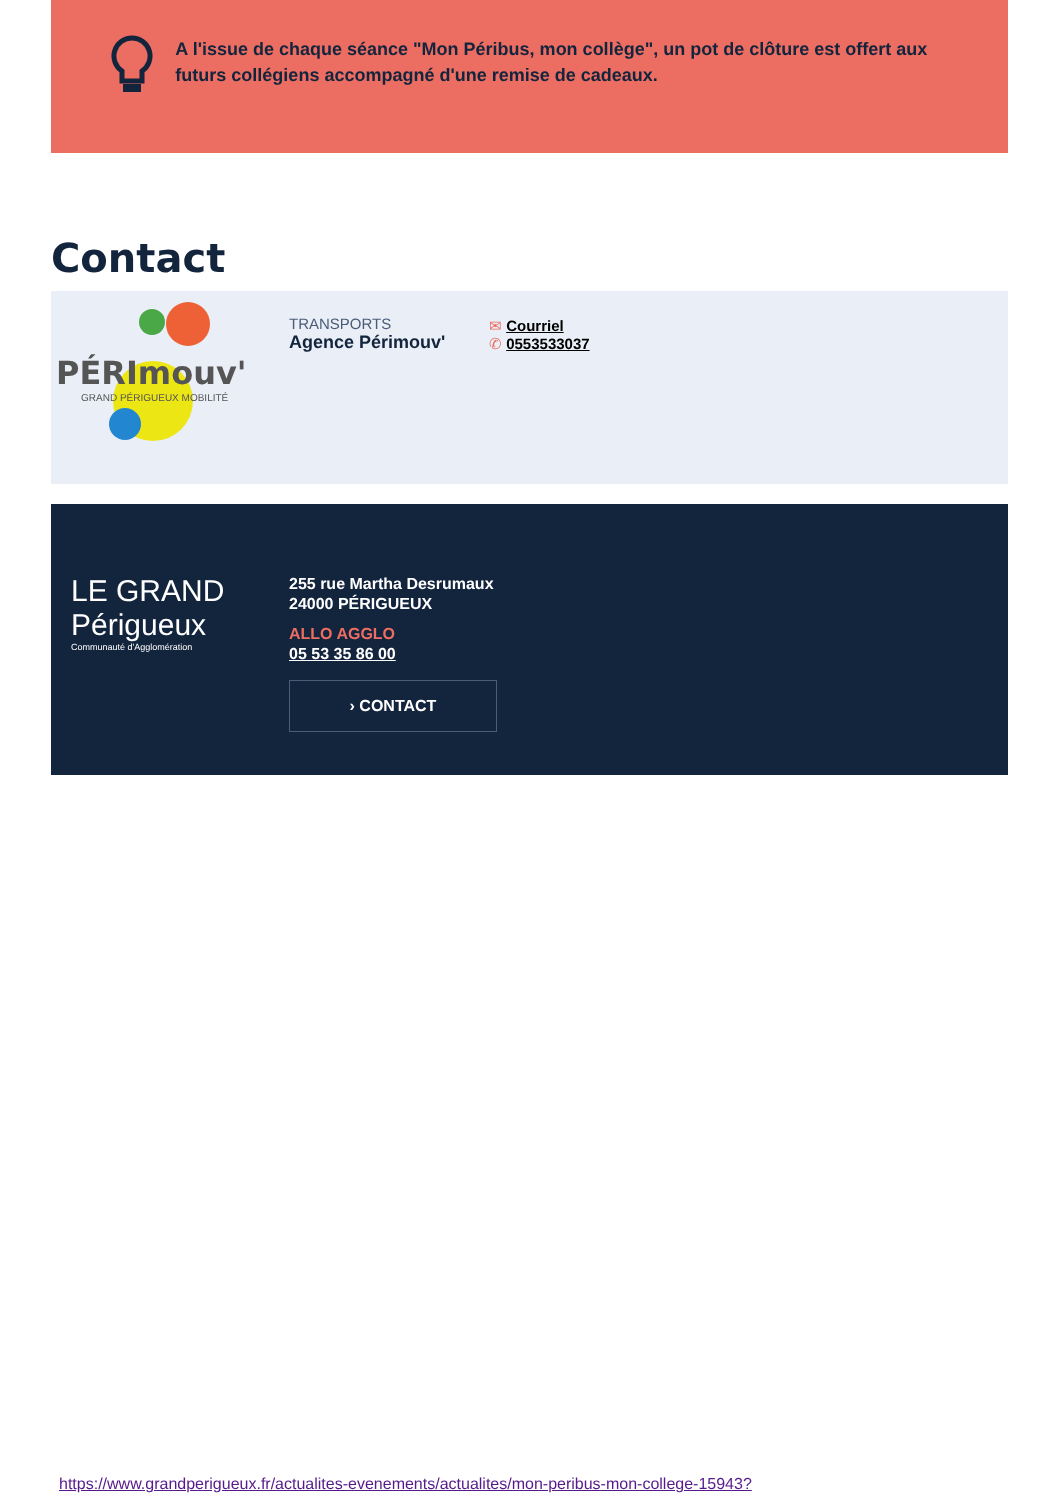A l'issue de chaque séance "Mon Péribus, mon collège", un pot de clôture est offert aux futurs collégiens accompagné d'une remise de cadeaux.
Contact
PÉRImouv'
GRAND PÉRIGUEUX MOBILITÉ
TRANSPORTS
Agence Périmouv'
✉ Courriel
✆ 0553533037
LE GRAND
Périgueux
Communauté d'Agglomération
255 rue Martha Desrumaux
24000 PÉRIGUEUX
ALLO AGGLO
05 53 35 86 00
› CONTACT
https://www.grandperigueux.fr/actualites-evenements/actualites/mon-peribus-mon-college-15943?